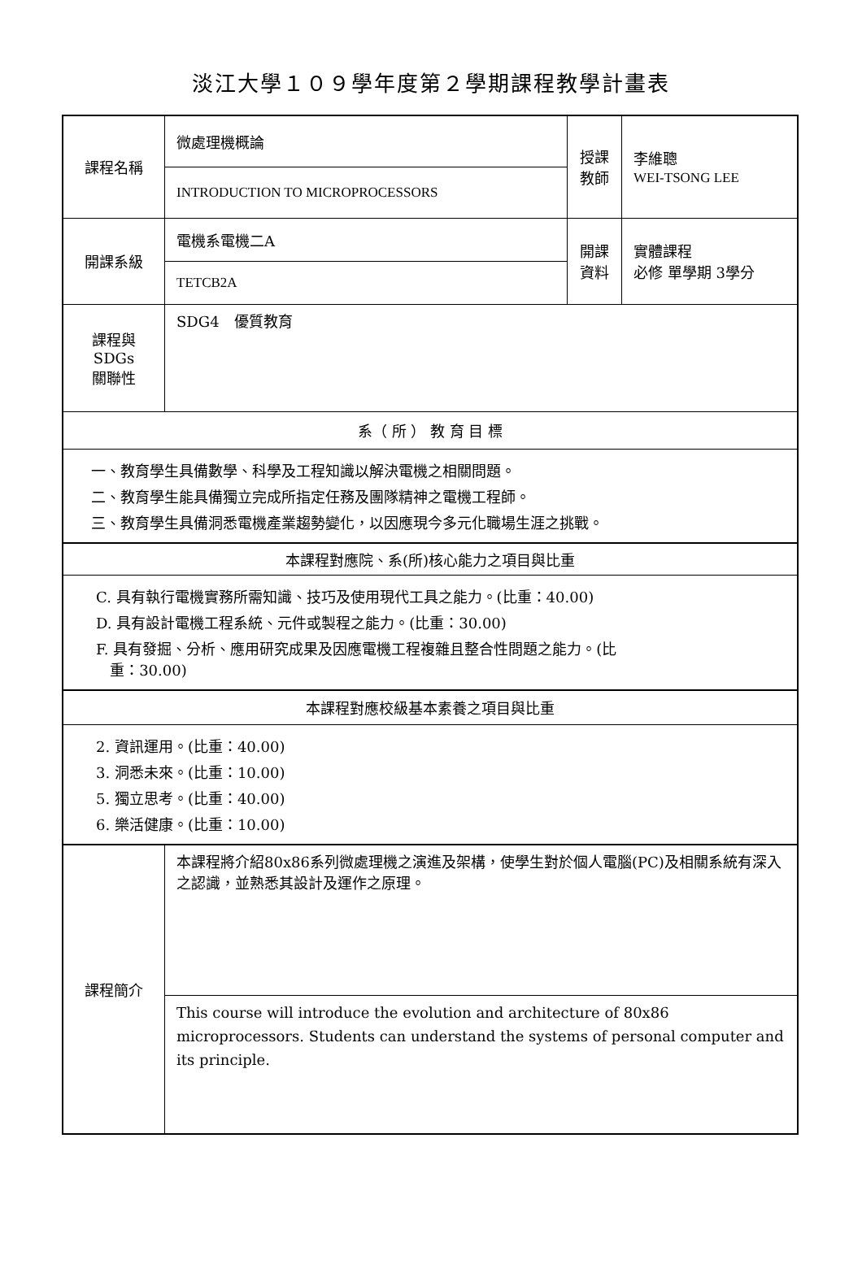淡江大學１０９學年度第２學期課程教學計畫表
| 課程名稱 | 微處理機概論 | 授課 教師 | 李維聰 WEI-TSONG LEE |
| | INTRODUCTION TO MICROPROCESSORS | | |
| 開課系級 | 電機系電機二A | 開課 資料 | 實體課程 必修 單學期 3學分 |
| | TETCB2A | | |
| 課程與SDGs 關聯性 | SDG4 優質教育 | | |
| 系（ 所 ） 教 育 目 標 | | | |
| 一、教育學生具備數學、科學及工程知識以解決電機之相關問題。 二、教育學生能具備獨立完成所指定任務及團隊精神之電機工程師。 三、教育學生具備洞悉電機產業趨勢變化，以因應現今多元化職場生涯之挑戰。 | | | |
| 本課程對應院、系(所)核心能力之項目與比重 | | | |
| C. 具有執行電機實務所需知識、技巧及使用現代工具之能力。(比重：40.00) D. 具有設計電機工程系統、元件或製程之能力。(比重：30.00) F. 具有發掘、分析、應用研究成果及因應電機工程複雜且整合性問題之能力。(比 重：30.00) | | | |
| 本課程對應校級基本素養之項目與比重 | | | |
| 2. 資訊運用。(比重：40.00) 3. 洞悉未來。(比重：10.00) 5. 獨立思考。(比重：40.00) 6. 樂活健康。(比重：10.00) | | | |
| 課程簡介 | 本課程將介紹80x86系列微處理機之演進及架構，使學生對於個人電腦(PC)及相關系統有深入之認識，並熟悉其設計及運作之原理。 | | |
| | This course will introduce the evolution and architecture of 80x86 microprocessors. Students can understand the systems of personal computer and its principle. | | |